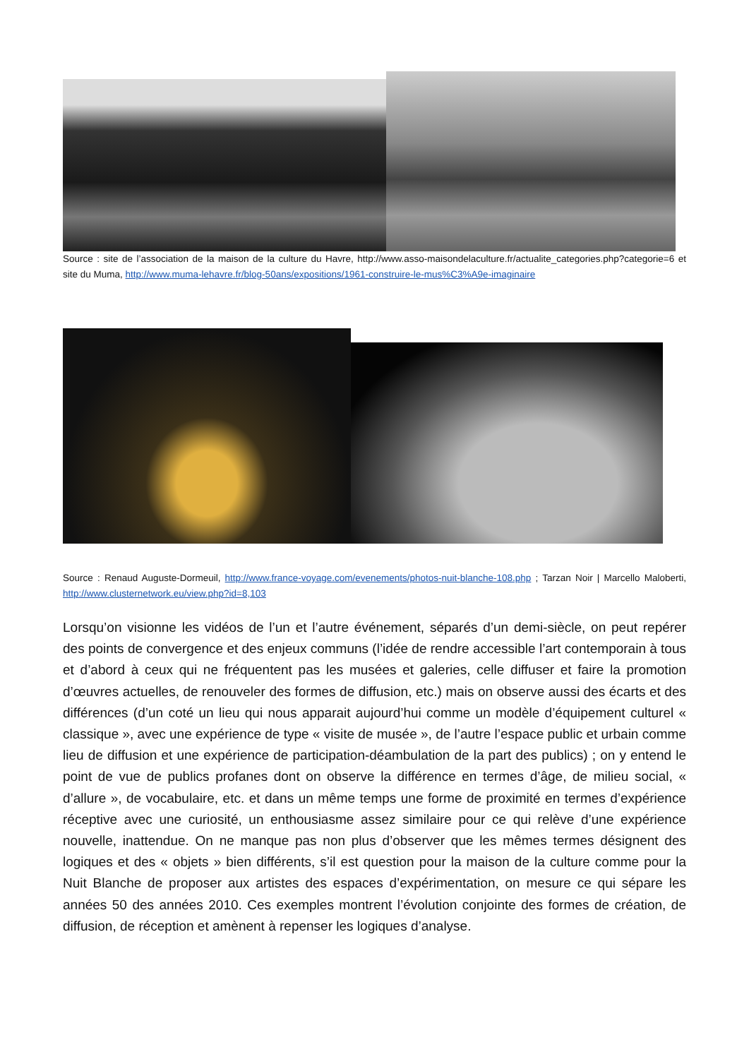Source : site de l’association de la maison de la culture du Havre, http://www.asso-maisondelaculture.fr/actualite_categories.php?categorie=6 et site du Muma, http://www.muma-lehavre.fr/blog-50ans/expositions/1961-construire-le-mus%C3%A9e-imaginaire
Source : Renaud Auguste-Dormeuil, http://www.france-voyage.com/evenements/photos-nuit-blanche-108.php ; Tarzan Noir | Marcello Maloberti, http://www.clusternetwork.eu/view.php?id=8,103
Lorsqu’on visionne les vidéos de l’un et l’autre événement, séparés d’un demi-siècle, on peut repérer des points de convergence et des enjeux communs (l’idée de rendre accessible l’art contemporain à tous et d’abord à ceux qui ne fréquentent pas les musées et galeries, celle diffuser et faire la promotion d’œuvres actuelles, de renouveler des formes de diffusion, etc.) mais on observe aussi des écarts et des différences (d’un coté un lieu qui nous apparait aujourd’hui comme un modèle d’équipement culturel « classique », avec une expérience de type « visite de musée », de l’autre l’espace public et urbain comme lieu de diffusion et une expérience de participation-déambulation de la part des publics) ; on y entend le point de vue de publics profanes dont on observe la différence en termes d’âge, de milieu social, « d’allure », de vocabulaire, etc. et dans un même temps une forme de proximité en termes d’expérience réceptive avec une curiosité, un enthousiasme assez similaire pour ce qui relève d’une expérience nouvelle, inattendue. On ne manque pas non plus d’observer que les mêmes termes désignent des logiques et des « objets » bien différents, s’il est question pour la maison de la culture comme pour la Nuit Blanche de proposer aux artistes des espaces d’expérimentation, on mesure ce qui sépare les années 50 des années 2010. Ces exemples montrent l’évolution conjointe des formes de création, de diffusion, de réception et amènent à repenser les logiques d’analyse.